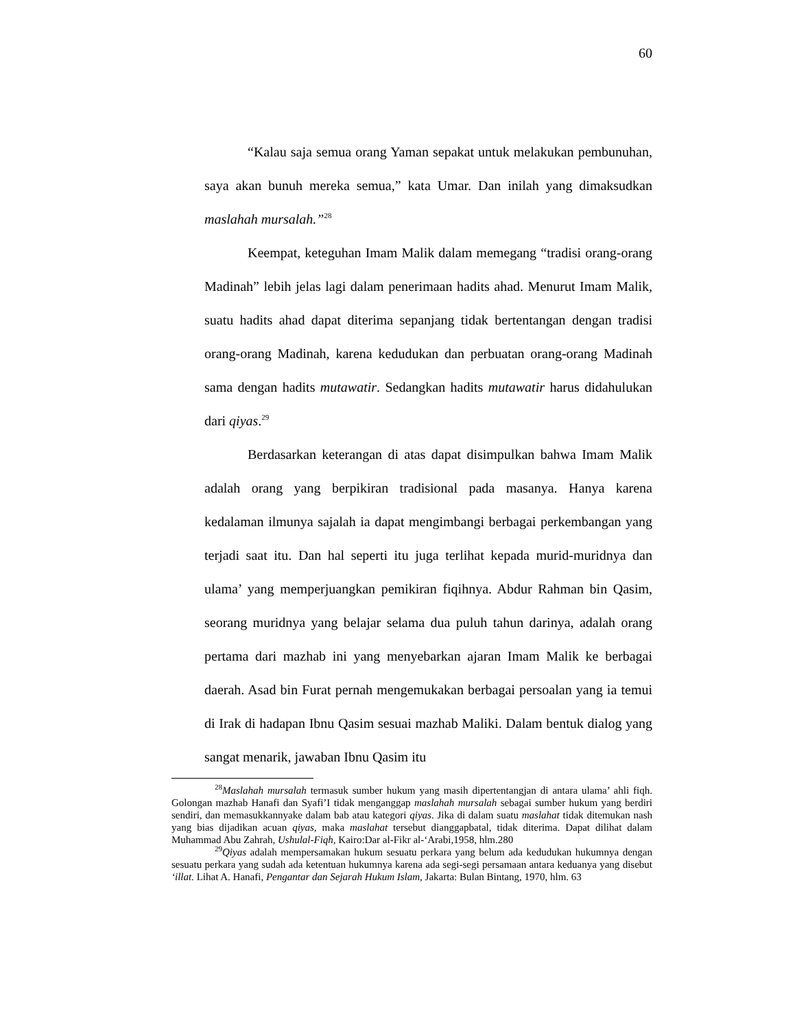60
“Kalau saja semua orang Yaman sepakat untuk melakukan pembunuhan, saya akan bunuh mereka semua,” kata Umar. Dan inilah yang dimaksudkan maslahah mursalah.”<sup>28</sup>
Keempat, keteguhan Imam Malik dalam memegang “tradisi orang-orang Madinah” lebih jelas lagi dalam penerimaan hadits ahad. Menurut Imam Malik, suatu hadits ahad dapat diterima sepanjang tidak bertentangan dengan tradisi orang-orang Madinah, karena kedudukan dan perbuatan orang-orang Madinah sama dengan hadits mutawatir. Sedangkan hadits mutawatir harus didahulukan dari qiyas.<sup>29</sup>
Berdasarkan keterangan di atas dapat disimpulkan bahwa Imam Malik adalah orang yang berpikiran tradisional pada masanya. Hanya karena kedalaman ilmunya sajalah ia dapat mengimbangi berbagai perkembangan yang terjadi saat itu. Dan hal seperti itu juga terlihat kepada murid-muridnya dan ulama’ yang memperjuangkan pemikiran fiqihnya. Abdur Rahman bin Qasim, seorang muridnya yang belajar selama dua puluh tahun darinya, adalah orang pertama dari mazhab ini yang menyebarkan ajaran Imam Malik ke berbagai daerah. Asad bin Furat pernah mengemukakan berbagai persoalan yang ia temui di Irak di hadapan Ibnu Qasim sesuai mazhab Maliki. Dalam bentuk dialog yang sangat menarik, jawaban Ibnu Qasim itu
<sup>28</sup> Maslahah mursalah termasuk sumber hukum yang masih dipertentangjan di antara ulama’ ahli fiqh. Golongan mazhab Hanafi dan Syafi’I tidak menganggap maslahah mursalah sebagai sumber hukum yang berdiri sendiri, dan memasukkannyake dalam bab atau kategori qiyas. Jika di dalam suatu maslahat tidak ditemukan nash yang bias dijadikan acuan qiyas, maka maslahat tersebut dianggapbatal, tidak diterima. Dapat dilihat dalam Muhammad Abu Zahrah, Ushulal-Fiqh, Kairo:Dar al-Fikr al-‘Arabi,1958, hlm.280
<sup>29</sup> Qiyas adalah mempersamakan hukum sesuatu perkara yang belum ada kedudukan hukumnya dengan sesuatu perkara yang sudah ada ketentuan hukumnya karena ada segi-segi persamaan antara keduanya yang disebut ‘illat. Lihat A. Hanafi, Pengantar dan Sejarah Hukum Islam, Jakarta: Bulan Bintang, 1970, hlm. 63